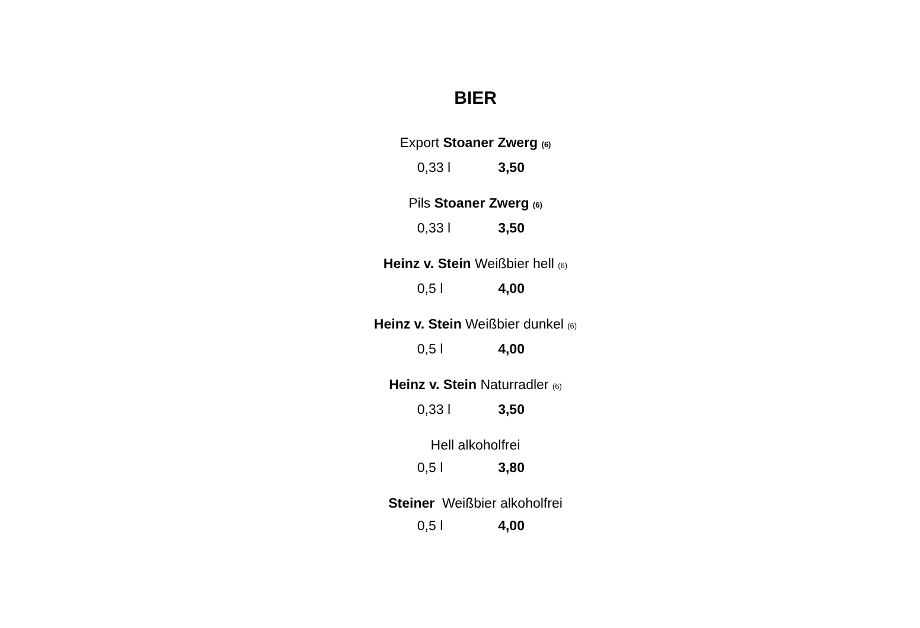BIER
Export Stoaner Zwerg (6)
0,33 l 3,50
Pils Stoaner Zwerg (6)
0,33 l 3,50
Heinz v. Stein Weißbier hell (6)
0,5 l 4,00
Heinz v. Stein Weißbier dunkel (6)
0,5 l 4,00
Heinz v. Stein Naturradler (6)
0,33 l 3,50
Hell alkoholfrei
0,5 l 3,80
Steiner Weißbier alkoholfrei
0,5 l 4,00